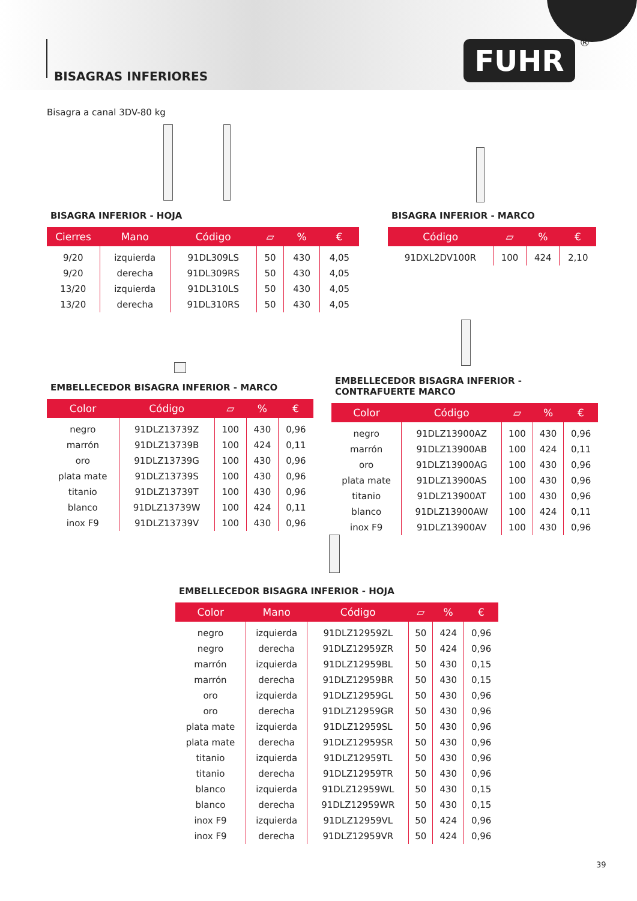BISAGRAS INFERIORES
FUHR ®
Bisagra a canal 3DV-80 kg
BISAGRA INFERIOR - HOJA
| Cierres | Mano | Código | ▱ | % | € |
| --- | --- | --- | --- | --- | --- |
| 9/20 | izquierda | 91DL309LS | 50 | 430 | 4,05 |
| 9/20 | derecha | 91DL309RS | 50 | 430 | 4,05 |
| 13/20 | izquierda | 91DL310LS | 50 | 430 | 4,05 |
| 13/20 | derecha | 91DL310RS | 50 | 430 | 4,05 |
BISAGRA INFERIOR - MARCO
| Código | ▱ | % | € |
| --- | --- | --- | --- |
| 91DXL2DV100R | 100 | 424 | 2,10 |
EMBELLECEDOR BISAGRA INFERIOR - MARCO
| Color | Código | ▱ | % | € |
| --- | --- | --- | --- | --- |
| negro | 91DLZ13739Z | 100 | 430 | 0,96 |
| marrón | 91DLZ13739B | 100 | 424 | 0,11 |
| oro | 91DLZ13739G | 100 | 430 | 0,96 |
| plata mate | 91DLZ13739S | 100 | 430 | 0,96 |
| titanio | 91DLZ13739T | 100 | 430 | 0,96 |
| blanco | 91DLZ13739W | 100 | 424 | 0,11 |
| inox F9 | 91DLZ13739V | 100 | 430 | 0,96 |
EMBELLECEDOR BISAGRA INFERIOR -
CONTRAFUERTE MARCO
| Color | Código | ▱ | % | € |
| --- | --- | --- | --- | --- |
| negro | 91DLZ13900AZ | 100 | 430 | 0,96 |
| marrón | 91DLZ13900AB | 100 | 424 | 0,11 |
| oro | 91DLZ13900AG | 100 | 430 | 0,96 |
| plata mate | 91DLZ13900AS | 100 | 430 | 0,96 |
| titanio | 91DLZ13900AT | 100 | 430 | 0,96 |
| blanco | 91DLZ13900AW | 100 | 424 | 0,11 |
| inox F9 | 91DLZ13900AV | 100 | 430 | 0,96 |
EMBELLECEDOR BISAGRA INFERIOR - HOJA
| Color | Mano | Código | ▱ | % | € |
| --- | --- | --- | --- | --- | --- |
| negro | izquierda | 91DLZ12959ZL | 50 | 424 | 0,96 |
| negro | derecha | 91DLZ12959ZR | 50 | 424 | 0,96 |
| marrón | izquierda | 91DLZ12959BL | 50 | 430 | 0,15 |
| marrón | derecha | 91DLZ12959BR | 50 | 430 | 0,15 |
| oro | izquierda | 91DLZ12959GL | 50 | 430 | 0,96 |
| oro | derecha | 91DLZ12959GR | 50 | 430 | 0,96 |
| plata mate | izquierda | 91DLZ12959SL | 50 | 430 | 0,96 |
| plata mate | derecha | 91DLZ12959SR | 50 | 430 | 0,96 |
| titanio | izquierda | 91DLZ12959TL | 50 | 430 | 0,96 |
| titanio | derecha | 91DLZ12959TR | 50 | 430 | 0,96 |
| blanco | izquierda | 91DLZ12959WL | 50 | 430 | 0,15 |
| blanco | derecha | 91DLZ12959WR | 50 | 430 | 0,15 |
| inox F9 | izquierda | 91DLZ12959VL | 50 | 424 | 0,96 |
| inox F9 | derecha | 91DLZ12959VR | 50 | 424 | 0,96 |
39